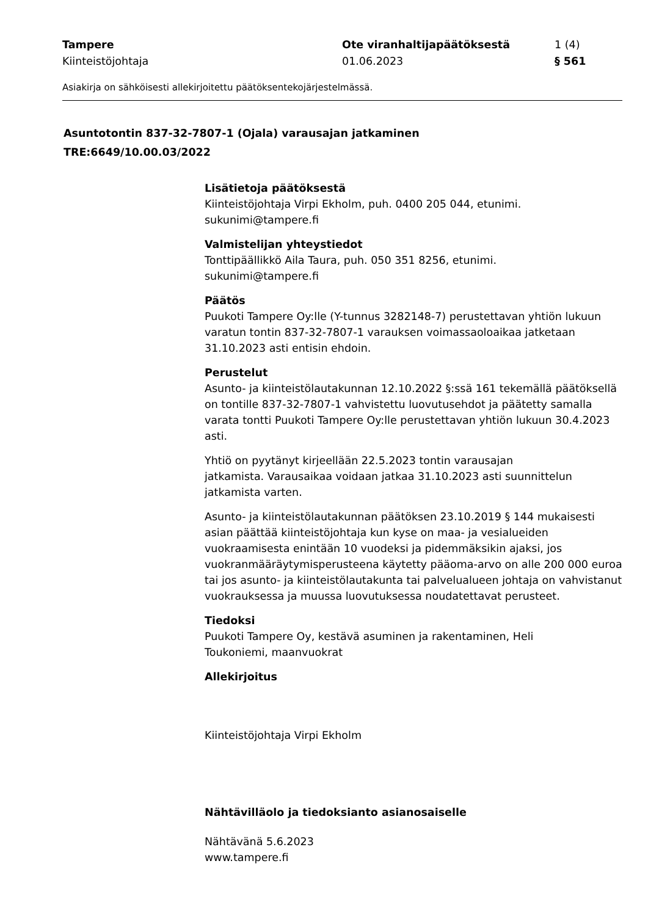Tampere
Kiinteistöjohtaja
Ote viranhaltijapäätöksestä
01.06.2023
1 (4)
§ 561
Asiakirja on sähköisesti allekirjoitettu päätöksentekojärjestelmässä.
Asuntotontin 837-32-7807-1 (Ojala) varausajan jatkaminen
TRE:6649/10.00.03/2022
Lisätietoja päätöksestä
Kiinteistöjohtaja Virpi Ekholm, puh. 0400 205 044, etunimi.
sukunimi@tampere.fi
Valmistelijan yhteystiedot
Tonttipäällikkö Aila Taura, puh. 050 351 8256, etunimi.
sukunimi@tampere.fi
Päätös
Puukoti Tampere Oy:lle (Y-tunnus 3282148-7) perustettavan yhtiön lukuun varatun tontin 837-32-7807-1 varauksen voimassaoloaikaa jatketaan 31.10.2023 asti entisin ehdoin.
Perustelut
Asunto- ja kiinteistölautakunnan 12.10.2022 §:ssä 161 tekemällä päätöksellä on tontille 837-32-7807-1 vahvistettu luovutusehdot ja päätetty samalla varata tontti Puukoti Tampere Oy:lle perustettavan yhtiön lukuun 30.4.2023 asti.
Yhtiö on pyytänyt kirjeellään 22.5.2023 tontin varausajan
jatkamista. Varausaikaa voidaan jatkaa 31.10.2023 asti suunnittelun jatkamista varten.
Asunto- ja kiinteistölautakunnan päätöksen 23.10.2019 § 144 mukaisesti asian päättää kiinteistöjohtaja kun kyse on maa- ja vesialueiden vuokraamisesta enintään 10 vuodeksi ja pidemmäksikin ajaksi, jos vuokranmääräytymisperusteena käytetty pääoma-arvo on alle 200 000 euroa tai jos asunto- ja kiinteistölautakunta tai palvelualueen johtaja on vahvistanut vuokrauksessa ja muussa luovutuksessa noudatettavat perusteet.
Tiedoksi
Puukoti Tampere Oy, kestävä asuminen ja rakentaminen, Heli
Toukoniemi, maanvuokrat
Allekirjoitus
Kiinteistöjohtaja Virpi Ekholm
Nähtävilläolo ja tiedoksianto asianosaiselle
Nähtävänä 5.6.2023
www.tampere.fi